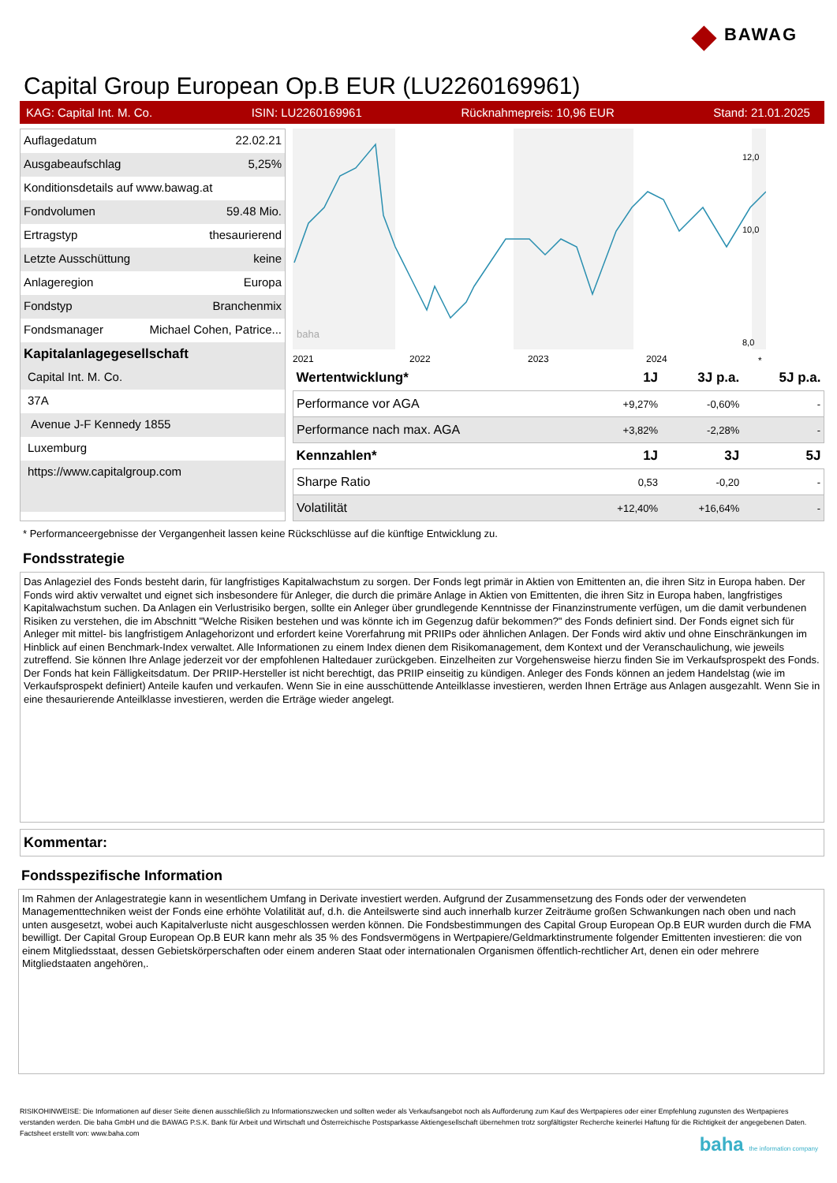◆ BAWAG
Capital Group European Op.B EUR (LU2260169961)
KAG: Capital Int. M. Co. ISIN: LU2260169961 Rücknahmepreis: 10,96 EUR Stand: 21.01.2025
Auflagedatum 22.02.21
Ausgabeaufschlag 5,25%
Konditionsdetails auf www.bawag.at
Fondvolumen 59.48 Mio.
Ertragstyp thesaurierend
Letzte Ausschüttung keine
Anlageregion Europa
Fondstyp Branchenmix
Fondsmanager Michael Cohen, Patrice...
Kapitalanlagegesellschaft
Capital Int. M. Co.
37A
Avenue J-F Kennedy 1855
Luxemburg
https://www.capitalgroup.com
12,0
10,0
8,0
2021
2022
2023
2024
*
baha
| Wertentwicklung* | 1J | 3J p.a. | 5J p.a. |
| --- | --- | --- | --- |
| Performance vor AGA | +9,27% | -0,60% | - |
| Performance nach max. AGA | +3,82% | -2,28% | - |
| Kennzahlen* | 1J | 3J | 5J |
| Sharpe Ratio | 0,53 | -0,20 | - |
| Volatilität | +12,40% | +16,64% | - |
* Performanceergebnisse der Vergangenheit lassen keine Rückschlüsse auf die künftige Entwicklung zu.
Fondsstrategie
Das Anlageziel des Fonds besteht darin, für langfristiges Kapitalwachstum zu sorgen. Der Fonds legt primär in Aktien von Emittenten an, die ihren Sitz in Europa haben. Der Fonds wird aktiv verwaltet und eignet sich insbesondere für Anleger, die durch die primäre Anlage in Aktien von Emittenten, die ihren Sitz in Europa haben, langfristiges Kapitalwachstum suchen. Da Anlagen ein Verlustrisiko bergen, sollte ein Anleger über grundlegende Kenntnisse der Finanzinstrumente verfügen, um die damit verbundenen Risiken zu verstehen, die im Abschnitt "Welche Risiken bestehen und was könnte ich im Gegenzug dafür bekommen?" des Fonds definiert sind. Der Fonds eignet sich für Anleger mit mittel- bis langfristigem Anlagehorizont und erfordert keine Vorerfahrung mit PRIIPs oder ähnlichen Anlagen. Der Fonds wird aktiv und ohne Einschränkungen im Hinblick auf einen Benchmark-Index verwaltet. Alle Informationen zu einem Index dienen dem Risikomanagement, dem Kontext und der Veranschaulichung, wie jeweils zutreffend. Sie können Ihre Anlage jederzeit vor der empfohlenen Haltedauer zurückgeben. Einzelheiten zur Vorgehensweise hierzu finden Sie im Verkaufsprospekt des Fonds. Der Fonds hat kein Fälligkeitsdatum. Der PRIIP-Hersteller ist nicht berechtigt, das PRIIP einseitig zu kündigen. Anleger des Fonds können an jedem Handelstag (wie im Verkaufsprospekt definiert) Anteile kaufen und verkaufen. Wenn Sie in eine ausschüttende Anteilklasse investieren, werden Ihnen Erträge aus Anlagen ausgezahlt. Wenn Sie in eine thesaurierende Anteilklasse investieren, werden die Erträge wieder angelegt.
Kommentar:
Fondsspezifische Information
Im Rahmen der Anlagestrategie kann in wesentlichem Umfang in Derivate investiert werden. Aufgrund der Zusammensetzung des Fonds oder der verwendeten Managementtechniken weist der Fonds eine erhöhte Volatilität auf, d.h. die Anteilswerte sind auch innerhalb kurzer Zeiträume großen Schwankungen nach oben und nach unten ausgesetzt, wobei auch Kapitalverluste nicht ausgeschlossen werden können. Die Fondsbestimmungen des Capital Group European Op.B EUR wurden durch die FMA bewilligt. Der Capital Group European Op.B EUR kann mehr als 35 % des Fondsvermögens in Wertpapiere/Geldmarktinstrumente folgender Emittenten investieren: die von einem Mitgliedsstaat, dessen Gebietskörperschaften oder einem anderen Staat oder internationalen Organismen öffentlich-rechtlicher Art, denen ein oder mehrere Mitgliedstaaten angehören,.
RISIKOHINWEISE: Die Informationen auf dieser Seite dienen ausschließlich zu Informationszwecken und sollten weder als Verkaufsangebot noch als Aufforderung zum Kauf des Wertpapieres oder einer Empfehlung zugunsten des Wertpapieres verstanden werden. Die baha GmbH und die BAWAG P.S.K. Bank für Arbeit und Wirtschaft und Österreichische Postsparkasse Aktiengesellschaft übernehmen trotz sorgfältigster Recherche keinerlei Haftung für die Richtigkeit der angegebenen Daten.
Factsheet erstellt von: www.baha.com
baha the information company